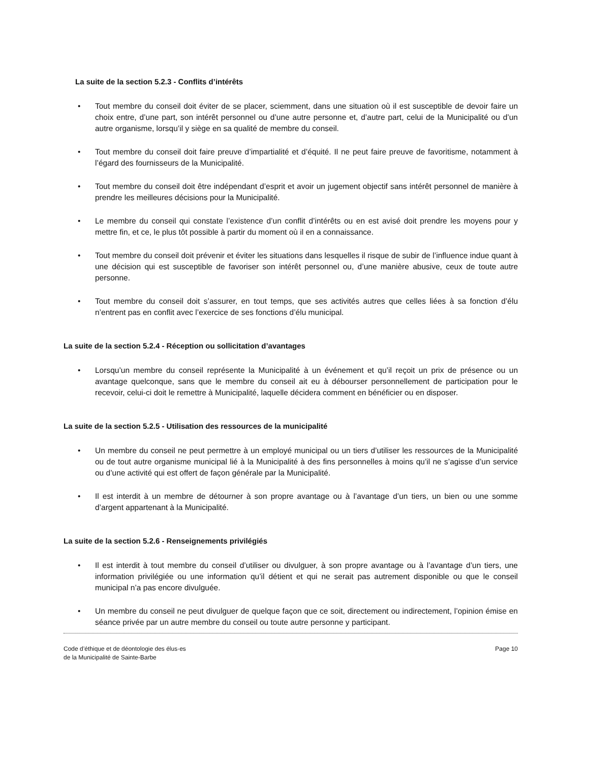La suite de la section 5.2.3 - Conflits d’intérêts
• Tout membre du conseil doit éviter de se placer, sciemment, dans une situation où il est susceptible de devoir faire un choix entre, d’une part, son intérêt personnel ou d’une autre personne et, d’autre part, celui de la Municipalité ou d’un autre organisme, lorsqu’il y siège en sa qualité de membre du conseil.
• Tout membre du conseil doit faire preuve d’impartialité et d’équité. Il ne peut faire preuve de favoritisme, notamment à l’égard des fournisseurs de la Municipalité.
• Tout membre du conseil doit être indépendant d’esprit et avoir un jugement objectif sans intérêt personnel de manière à prendre les meilleures décisions pour la Municipalité.
• Le membre du conseil qui constate l’existence d’un conflit d’intérêts ou en est avisé doit prendre les moyens pour y mettre fin, et ce, le plus tôt possible à partir du moment où il en a connaissance.
• Tout membre du conseil doit prévenir et éviter les situations dans lesquelles il risque de subir de l’influence indue quant à une décision qui est susceptible de favoriser son intérêt personnel ou, d’une manière abusive, ceux de toute autre personne.
• Tout membre du conseil doit s’assurer, en tout temps, que ses activités autres que celles liées à sa fonction d’élu n’entrent pas en conflit avec l’exercice de ses fonctions d’élu municipal.
La suite de la section 5.2.4 - Réception ou sollicitation d’avantages
• Lorsqu’un membre du conseil représente la Municipalité à un événement et qu’il reçoit un prix de présence ou un avantage quelconque, sans que le membre du conseil ait eu à débourser personnellement de participation pour le recevoir, celui-ci doit le remettre à Municipalité, laquelle décidera comment en bénéficier ou en disposer.
La suite de la section 5.2.5 - Utilisation des ressources de la municipalité
• Un membre du conseil ne peut permettre à un employé municipal ou un tiers d’utiliser les ressources de la Municipalité ou de tout autre organisme municipal lié à la Municipalité à des fins personnelles à moins qu’il ne s’agisse d’un service ou d’une activité qui est offert de façon générale par la Municipalité.
• Il est interdit à un membre de détourner à son propre avantage ou à l’avantage d’un tiers, un bien ou une somme d’argent appartenant à la Municipalité.
La suite de la section 5.2.6 - Renseignements privilégiés
• Il est interdit à tout membre du conseil d’utiliser ou divulguer, à son propre avantage ou à l’avantage d’un tiers, une information privilégiée ou une information qu’il détient et qui ne serait pas autrement disponible ou que le conseil municipal n’a pas encore divulguée.
• Un membre du conseil ne peut divulguer de quelque façon que ce soit, directement ou indirectement, l’opinion émise en séance privée par un autre membre du conseil ou toute autre personne y participant.
Code d’éthique et de déontologie des élus·es
de la Municipalité de Sainte-Barbe
Page 10